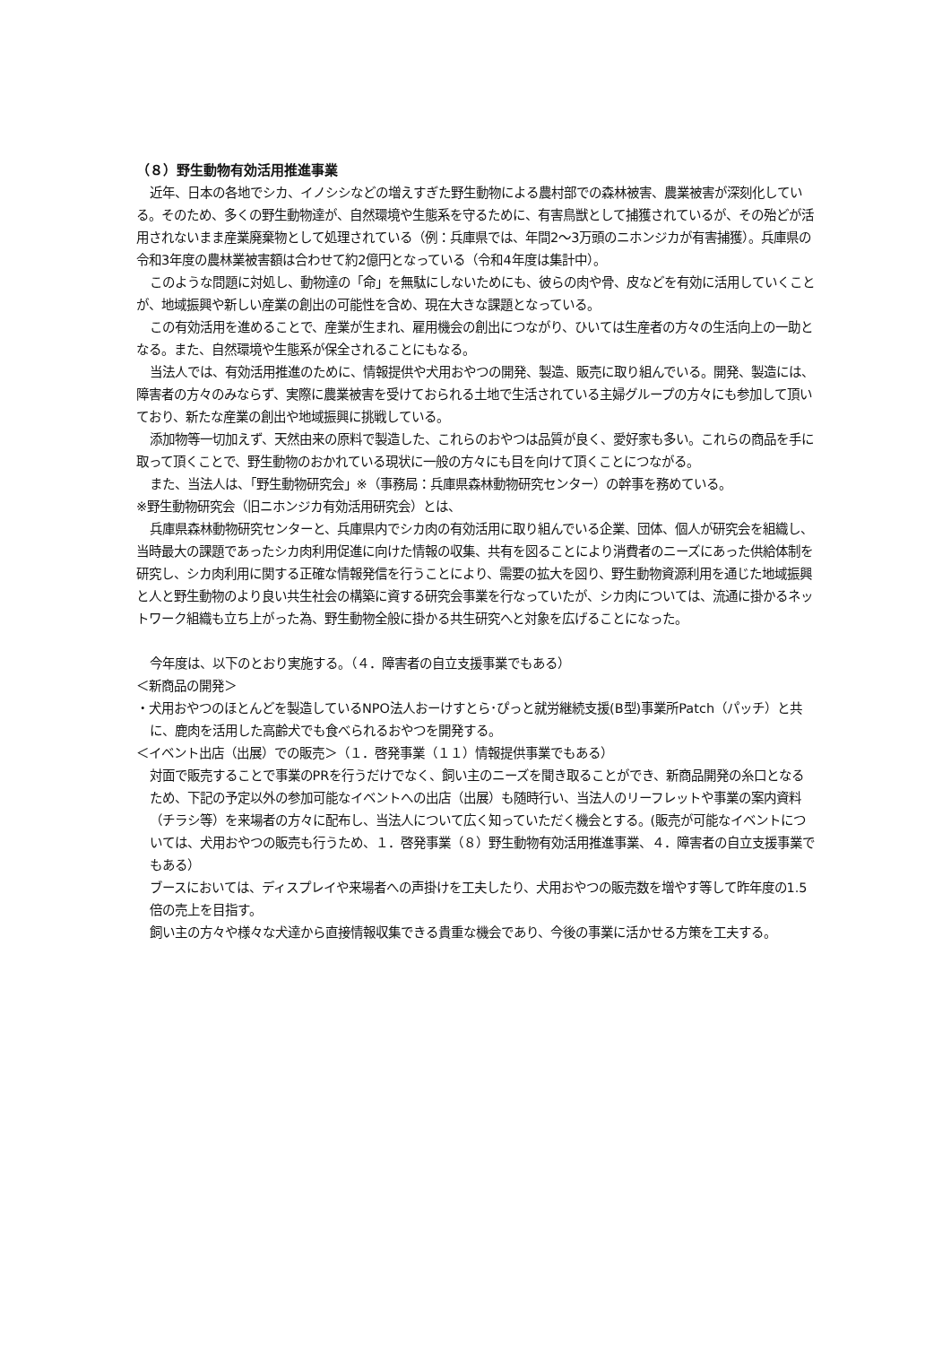（８）野生動物有効活用推進事業
近年、日本の各地でシカ、イノシシなどの増えすぎた野生動物による農村部での森林被害、農業被害が深刻化している。そのため、多くの野生動物達が、自然環境や生態系を守るために、有害鳥獣として捕獲されているが、その殆どが活用されないまま産業廃棄物として処理されている（例：兵庫県では、年間2～3万頭のニホンジカが有害捕獲）。兵庫県の令和3年度の農林業被害額は合わせて約2億円となっている（令和4年度は集計中）。
このような問題に対処し、動物達の「命」を無駄にしないためにも、彼らの肉や骨、皮などを有効に活用していくことが、地域振興や新しい産業の創出の可能性を含め、現在大きな課題となっている。
この有効活用を進めることで、産業が生まれ、雇用機会の創出につながり、ひいては生産者の方々の生活向上の一助となる。また、自然環境や生態系が保全されることにもなる。
当法人では、有効活用推進のために、情報提供や犬用おやつの開発、製造、販売に取り組んでいる。開発、製造には、障害者の方々のみならず、実際に農業被害を受けておられる土地で生活されている主婦グループの方々にも参加して頂いており、新たな産業の創出や地域振興に挑戦している。
添加物等一切加えず、天然由来の原料で製造した、これらのおやつは品質が良く、愛好家も多い。これらの商品を手に取って頂くことで、野生動物のおかれている現状に一般の方々にも目を向けて頂くことにつながる。
また、当法人は、「野生動物研究会」※（事務局：兵庫県森林動物研究センター）の幹事を務めている。
※野生動物研究会（旧ニホンジカ有効活用研究会）とは、
兵庫県森林動物研究センターと、兵庫県内でシカ肉の有効活用に取り組んでいる企業、団体、個人が研究会を組織し、当時最大の課題であったシカ肉利用促進に向けた情報の収集、共有を図ることにより消費者のニーズにあった供給体制を研究し、シカ肉利用に関する正確な情報発信を行うことにより、需要の拡大を図り、野生動物資源利用を通じた地域振興と人と野生動物のより良い共生社会の構築に資する研究会事業を行なっていたが、シカ肉については、流通に掛かるネットワーク組織も立ち上がった為、野生動物全般に掛かる共生研究へと対象を広げることになった。
今年度は、以下のとおり実施する。（４．障害者の自立支援事業でもある）
＜新商品の開発＞
・犬用おやつのほとんどを製造しているNPO法人おーけすとら･ぴっと就労継続支援(B型)事業所Patch（パッチ）と共に、鹿肉を活用した高齢犬でも食べられるおやつを開発する。
＜イベント出店（出展）での販売＞（１．啓発事業（１１）情報提供事業でもある）
対面で販売することで事業のPRを行うだけでなく、飼い主のニーズを聞き取ることができ、新商品開発の糸口となるため、下記の予定以外の参加可能なイベントへの出店（出展）も随時行い、当法人のリーフレットや事業の案内資料（チラシ等）を来場者の方々に配布し、当法人について広く知っていただく機会とする。(販売が可能なイベントについては、犬用おやつの販売も行うため、１．啓発事業（８）野生動物有効活用推進事業、４．障害者の自立支援事業でもある）
ブースにおいては、ディスプレイや来場者への声掛けを工夫したり、犬用おやつの販売数を増やす等して昨年度の1.5倍の売上を目指す。
飼い主の方々や様々な犬達から直接情報収集できる貴重な機会であり、今後の事業に活かせる方策を工夫する。